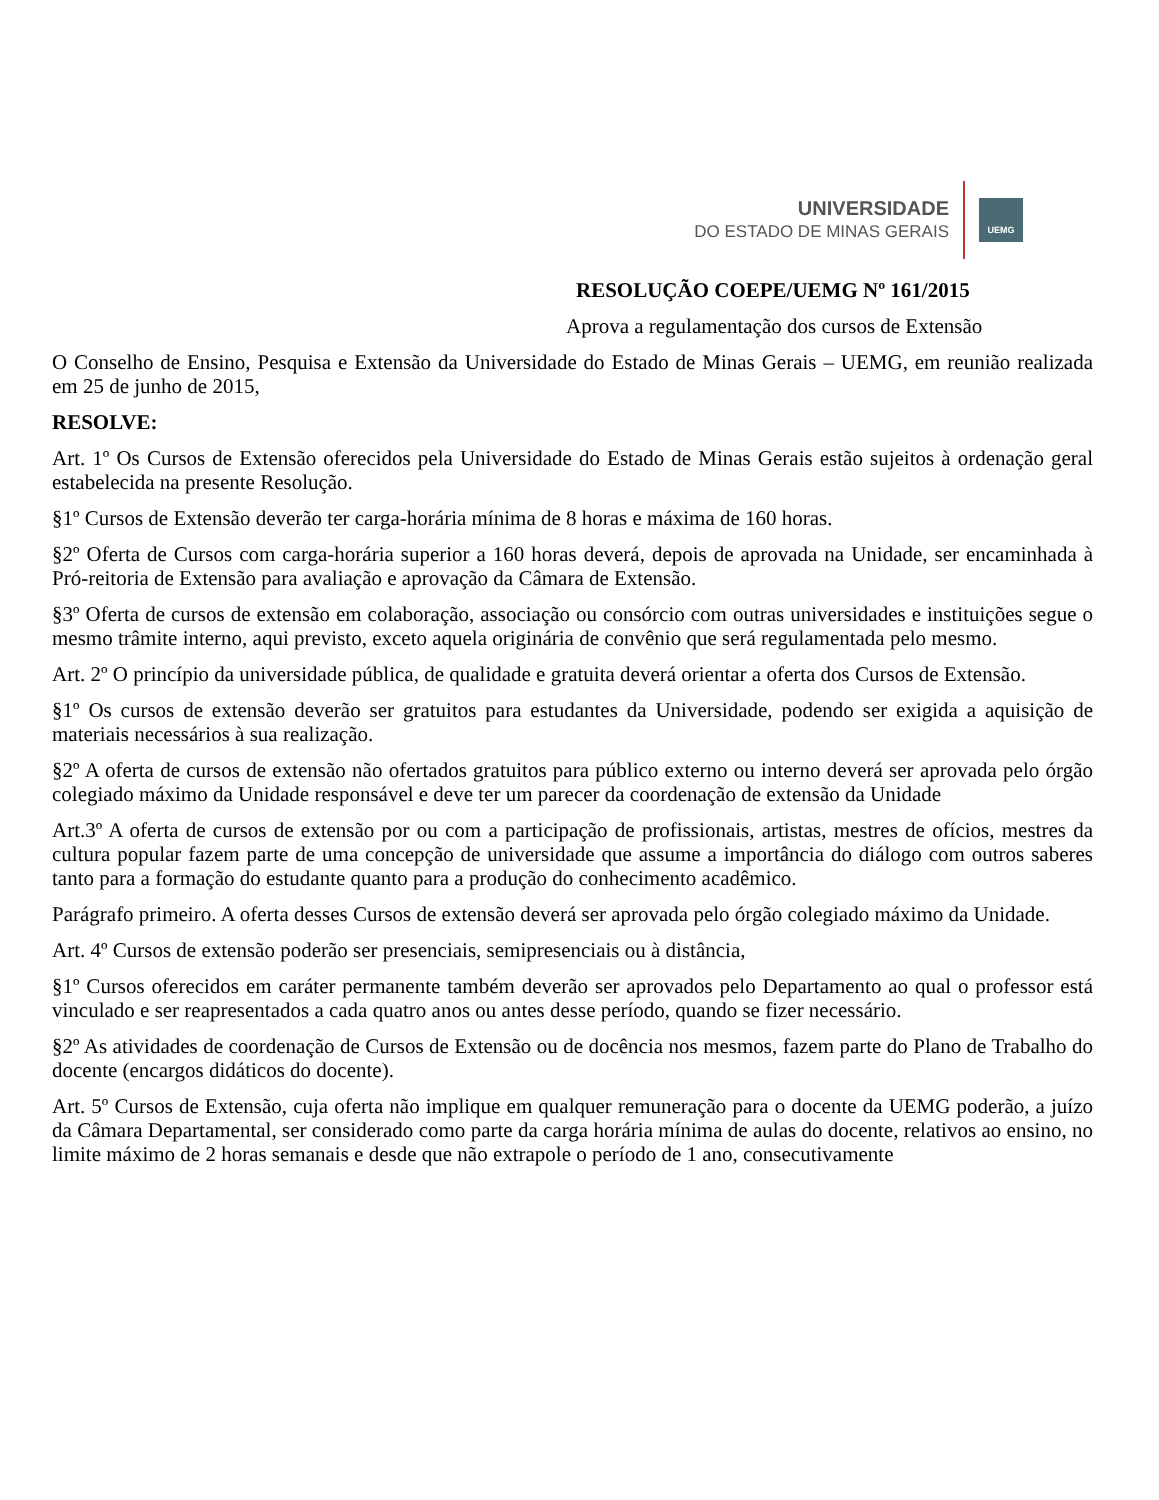UNIVERSIDADE
DO ESTADO DE MINAS GERAIS
UEMG
RESOLUÇÃO COEPE/UEMG Nº 161/2015
Aprova a regulamentação dos cursos de Extensão
O Conselho de Ensino, Pesquisa e Extensão da Universidade do Estado de Minas Gerais – UEMG, em reunião realizada em 25 de junho de 2015,
RESOLVE:
Art. 1º Os Cursos de Extensão oferecidos pela Universidade do Estado de Minas Gerais estão sujeitos à ordenação geral estabelecida na presente Resolução.
§1º Cursos de Extensão deverão ter carga-horária mínima de 8 horas e máxima de 160 horas.
§2º Oferta de Cursos com carga-horária superior a 160 horas deverá, depois de aprovada na Unidade, ser encaminhada à Pró-reitoria de Extensão para avaliação e aprovação da Câmara de Extensão.
§3º Oferta de cursos de extensão em colaboração, associação ou consórcio com outras universidades e instituições segue o mesmo trâmite interno, aqui previsto, exceto aquela originária de convênio que será regulamentada pelo mesmo.
Art. 2º O princípio da universidade pública, de qualidade e gratuita deverá orientar a oferta dos Cursos de Extensão.
§1º Os cursos de extensão deverão ser gratuitos para estudantes da Universidade, podendo ser exigida a aquisição de materiais necessários à sua realização.
§2º A oferta de cursos de extensão não ofertados gratuitos para público externo ou interno deverá ser aprovada pelo órgão colegiado máximo da Unidade responsável e deve ter um parecer da coordenação de extensão da Unidade
Art.3º A oferta de cursos de extensão por ou com a participação de profissionais, artistas, mestres de ofícios, mestres da cultura popular fazem parte de uma concepção de universidade que assume a importância do diálogo com outros saberes tanto para a formação do estudante quanto para a produção do conhecimento acadêmico.
Parágrafo primeiro. A oferta desses Cursos de extensão deverá ser aprovada pelo órgão colegiado máximo da Unidade.
Art. 4º Cursos de extensão poderão ser presenciais, semipresenciais ou à distância,
§1º Cursos oferecidos em caráter permanente também deverão ser aprovados pelo Departamento ao qual o professor está vinculado e ser reapresentados a cada quatro anos ou antes desse período, quando se fizer necessário.
§2º As atividades de coordenação de Cursos de Extensão ou de docência nos mesmos, fazem parte do Plano de Trabalho do docente (encargos didáticos do docente).
Art. 5º Cursos de Extensão, cuja oferta não implique em qualquer remuneração para o docente da UEMG poderão, a juízo da Câmara Departamental, ser considerado como parte da carga horária mínima de aulas do docente, relativos ao ensino, no limite máximo de 2 horas semanais e desde que não extrapole o período de 1 ano, consecutivamente